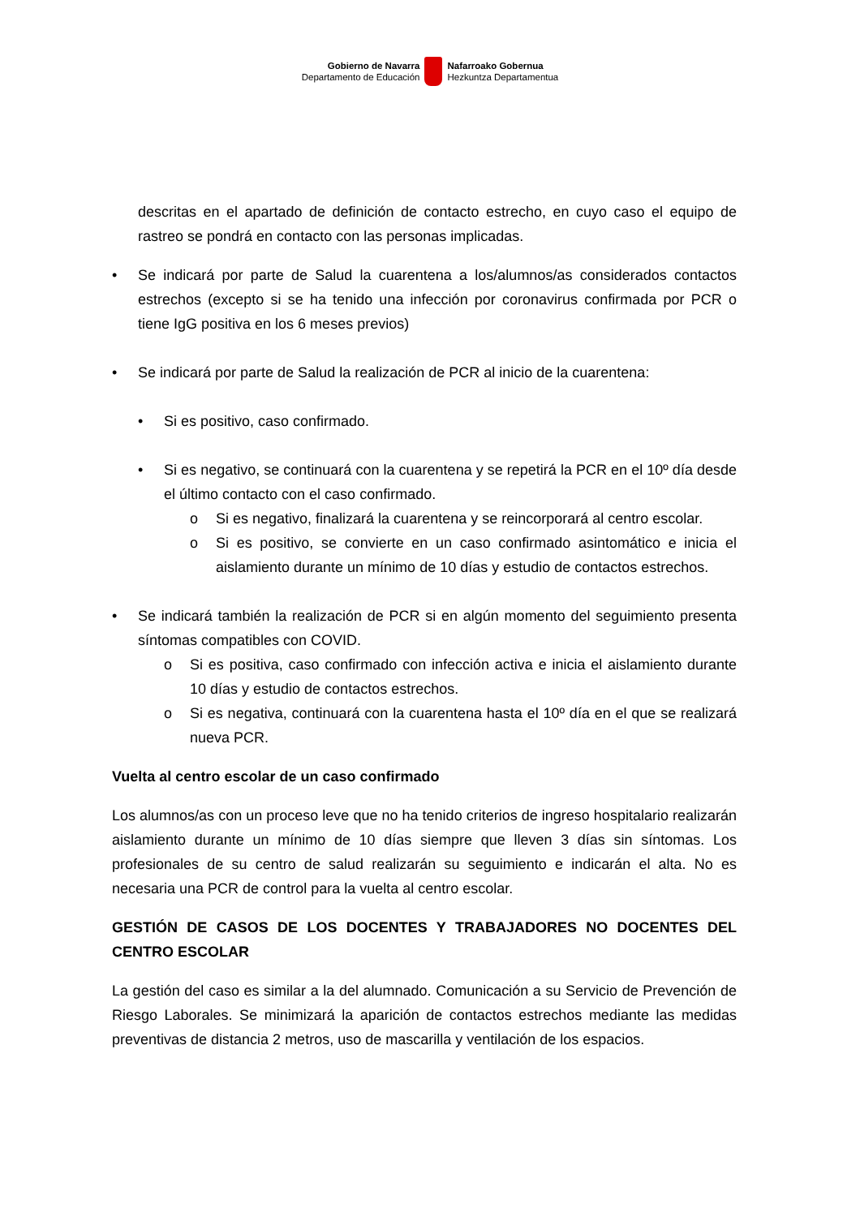Gobierno de Navarra
Departamento de Educación
Nafarroako Gobernua
Hezkuntza Departamentua
descritas en el apartado de definición de contacto estrecho, en cuyo caso el equipo de rastreo se pondrá en contacto con las personas implicadas.
• Se indicará por parte de Salud la cuarentena a los/alumnos/as considerados contactos estrechos (excepto si se ha tenido una infección por coronavirus confirmada por PCR o tiene IgG positiva en los 6 meses previos)
• Se indicará por parte de Salud la realización de PCR al inicio de la cuarentena:
• Si es positivo, caso confirmado.
• Si es negativo, se continuará con la cuarentena y se repetirá la PCR en el 10º día desde el último contacto con el caso confirmado.
o Si es negativo, finalizará la cuarentena y se reincorporará al centro escolar.
o Si es positivo, se convierte en un caso confirmado asintomático e inicia el aislamiento durante un mínimo de 10 días y estudio de contactos estrechos.
• Se indicará también la realización de PCR si en algún momento del seguimiento presenta síntomas compatibles con COVID.
o Si es positiva, caso confirmado con infección activa e inicia el aislamiento durante 10 días y estudio de contactos estrechos.
o Si es negativa, continuará con la cuarentena hasta el 10º día en el que se realizará nueva PCR.
Vuelta al centro escolar de un caso confirmado
Los alumnos/as con un proceso leve que no ha tenido criterios de ingreso hospitalario realizarán aislamiento durante un mínimo de 10 días siempre que lleven 3 días sin síntomas. Los profesionales de su centro de salud realizarán su seguimiento e indicarán el alta. No es necesaria una PCR de control para la vuelta al centro escolar.
GESTIÓN DE CASOS DE LOS DOCENTES Y TRABAJADORES NO DOCENTES DEL CENTRO ESCOLAR
La gestión del caso es similar a la del alumnado. Comunicación a su Servicio de Prevención de Riesgo Laborales. Se minimizará la aparición de contactos estrechos mediante las medidas preventivas de distancia 2 metros, uso de mascarilla y ventilación de los espacios.